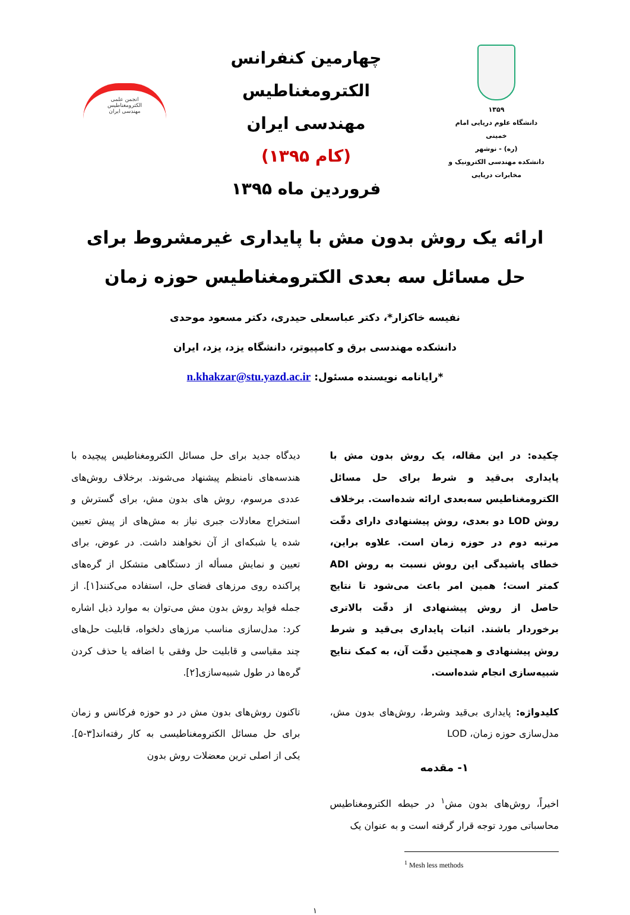۱۳۵۹
دانشگاه علوم دریایی امام خمینی
(ره) - نوشهر
دانشکده مهندسی الکترونیک و
مخابرات دریایی
چهارمین کنفرانس الکترومغناطیس
مهندسی ایران
(کام ۱۳۹۵)
فروردین ماه ۱۳۹۵
انجمن علمی
الکترومغناطیس
مهندسی ایران
ارائه یک روش بدون مش با پایداری غیرمشروط برای حل مسائل سه بعدی الکترومغناطیس حوزه زمان
نفیسه خاکزار*، دکتر عباسعلی حیدری، دکتر مسعود موحدی
دانشکده مهندسی برق و کامپیوتر، دانشگاه یزد، یزد، ایران
*رایانامه نویسنده مسئول: n.khakzar@stu.yazd.ac.ir
چکیده: در این مقاله، یک روش بدون مش با پایداری بی‌قید و شرط برای حل مسائل الکترومغناطیس سه‌بعدی ارائه شده‌است. برخلاف روش LOD دو بعدی، روش پیشنهادی دارای دقّت مرتبه دوم در حوزه زمان است. علاوه براین، خطای پاشیدگی این روش نسبت به روش ADI کمتر است؛ همین امر باعث می‌شود تا نتایج حاصل از روش پیشنهادی از دقّت بالاتری برخوردار باشند. اثبات پایداری بی‌قید و شرط روش پیشنهادی و همچنین دقّت آن، به کمک نتایج شبیه‌سازی انجام شده‌است.
کلیدواژه: پایداری بی‌قید وشرط، روش‌های بدون مش، مدل‌سازی حوزه زمان، LOD
۱- مقدمه
اخیراً، روش‌های بدون مش<sup>۱</sup> در حیطه الکترومغناطیس محاسباتی مورد توجه قرار گرفته است و به عنوان یک
<sup>1</sup> Mesh less methods
دیدگاه جدید برای حل مسائل الکترومغناطیس پیچیده با هندسه‌های نامنظم پیشنهاد می‌شوند. برخلاف روش‌های عددی مرسوم، روش های بدون مش، برای گسترش و استخراج معادلات جبری نیاز به مش‌های از پیش تعیین شده یا شبکه‌ای از آن نخواهند داشت. در عوض، برای تعیین و نمایش مسأله از دستگاهی متشکل از گره‌های پراکنده روی مرزهای فضای حل، استفاده می‌کنند[۱]. از جمله فواید روش بدون مش می‌توان به موارد ذیل اشاره کرد: مدل‌سازی مناسب مرزهای دلخواه، قابلیت حل‌های چند مقیاسی و قابلیت حل وفقی با اضافه یا حذف کردن گره‌ها در طول شبیه‌سازی[۲].
تاکنون روش‌های بدون مش در دو حوزه فرکانس و زمان برای حل مسائل الکترومغناطیسی به کار رفته‌اند[۳-۵]. یکی از اصلی ترین معضلات روش بدون
۱